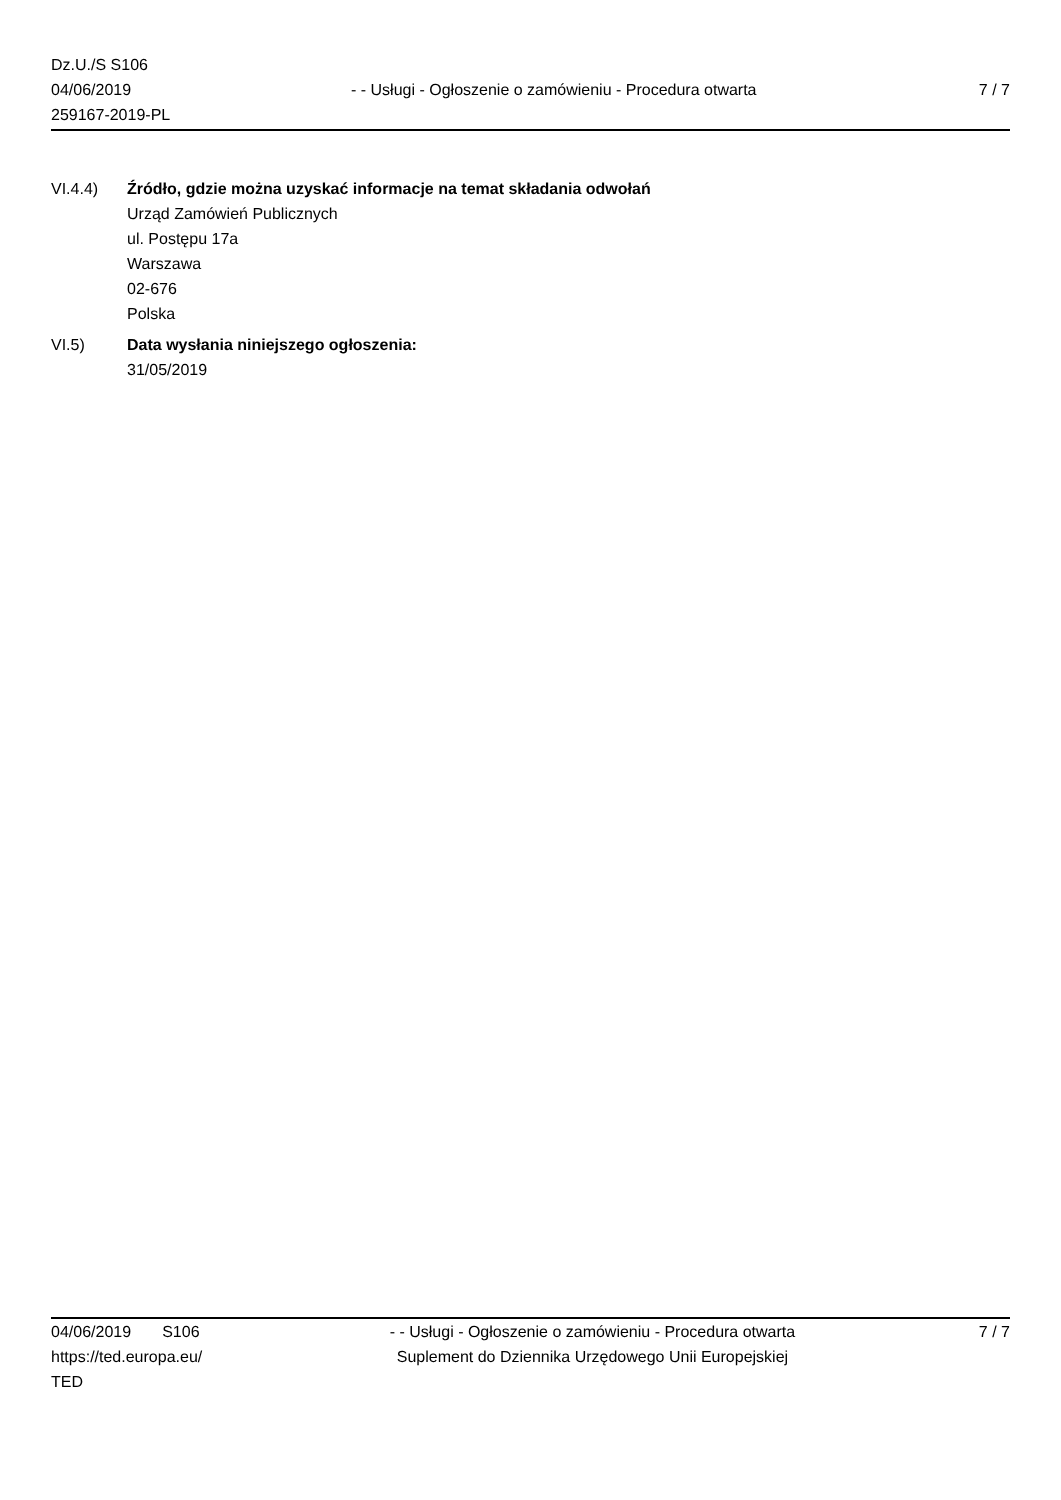Dz.U./S S106
04/06/2019
259167-2019-PL
- - Usługi - Ogłoszenie o zamówieniu - Procedura otwarta
7 / 7
VI.4.4) Źródło, gdzie można uzyskać informacje na temat składania odwołań
Urząd Zamówień Publicznych
ul. Postępu 17a
Warszawa
02-676
Polska
VI.5) Data wysłania niniejszego ogłoszenia:
31/05/2019
04/06/2019 S106
https://ted.europa.eu/
TED
- - Usługi - Ogłoszenie o zamówieniu - Procedura otwarta
Suplement do Dziennika Urzędowego Unii Europejskiej
7 / 7